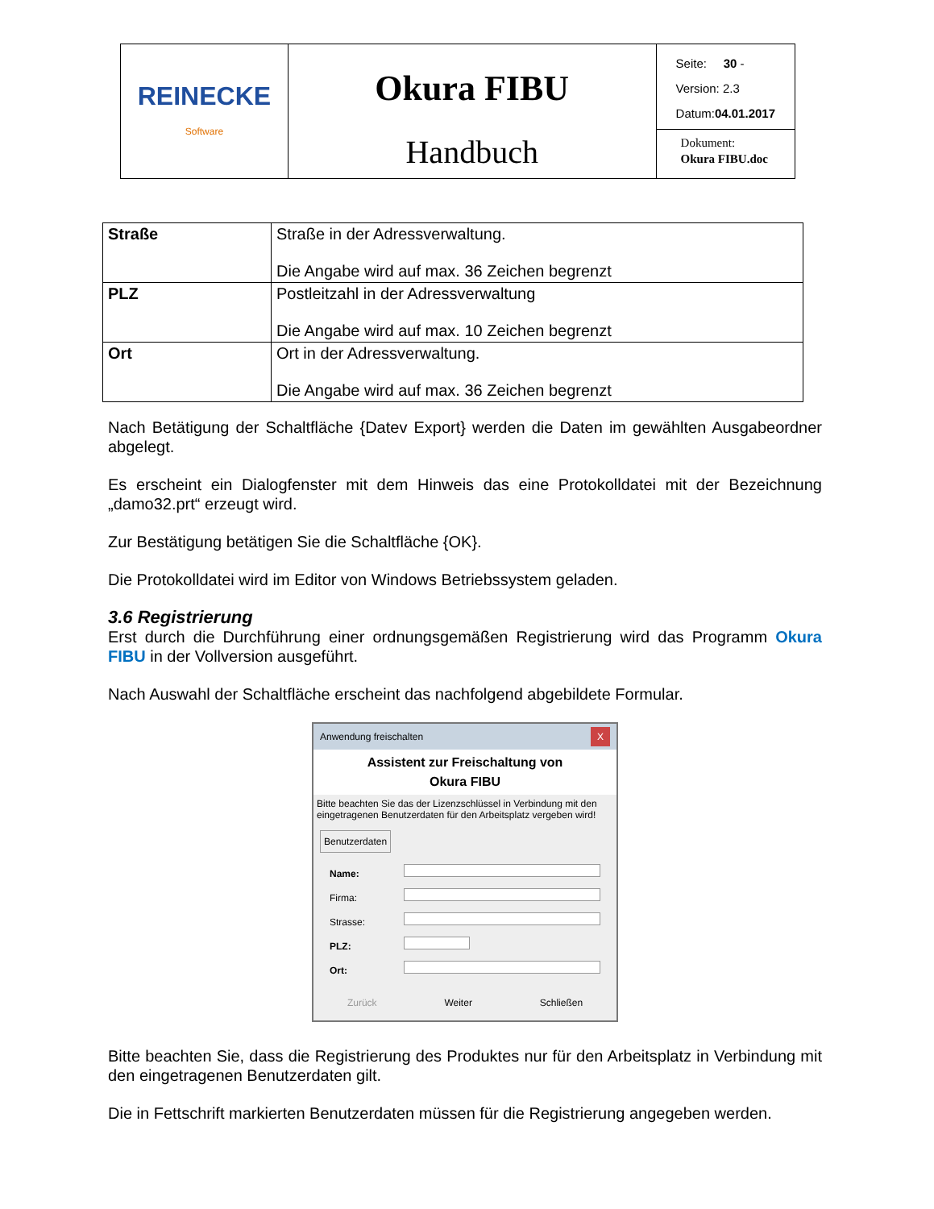| REINECKE Software | Okura FIBU Handbuch | Seite: 30 - Version: 2.3 Datum: 04.01.2017 Dokument: Okura FIBU.doc |
| Straße | Straße in der Adressverwaltung. Die Angabe wird auf max. 36 Zeichen begrenzt |
| PLZ | Postleitzahl in der Adressverwaltung Die Angabe wird auf max. 10 Zeichen begrenzt |
| Ort | Ort in der Adressverwaltung. Die Angabe wird auf max. 36 Zeichen begrenzt |
Nach Betätigung der Schaltfläche {Datev Export} werden die Daten im gewählten Ausgabeordner abgelegt.
Es erscheint ein Dialogfenster mit dem Hinweis das eine Protokolldatei mit der Bezeichnung „damo32.prt“ erzeugt wird.
Zur Bestätigung betätigen Sie die Schaltfläche {OK}.
Die Protokolldatei wird im Editor von Windows Betriebssystem geladen.
3.6 Registrierung
Erst durch die Durchführung einer ordnungsgemäßen Registrierung wird das Programm Okura FIBU in der Vollversion ausgeführt.
Nach Auswahl der Schaltfläche erscheint das nachfolgend abgebildete Formular.
Anwendung freischalten X
Assistent zur Freischaltung von
Okura FIBU
Bitte beachten Sie das der Lizenzschlüssel in Verbindung mit den eingetragenen Benutzerdaten für den Arbeitsplatz vergeben wird!
Benutzerdaten
Name:
Firma:
Strasse:
PLZ:
Ort:
Zurück Weiter Schließen
Bitte beachten Sie, dass die Registrierung des Produktes nur für den Arbeitsplatz in Verbindung mit den eingetragenen Benutzerdaten gilt.
Die in Fettschrift markierten Benutzerdaten müssen für die Registrierung angegeben werden.